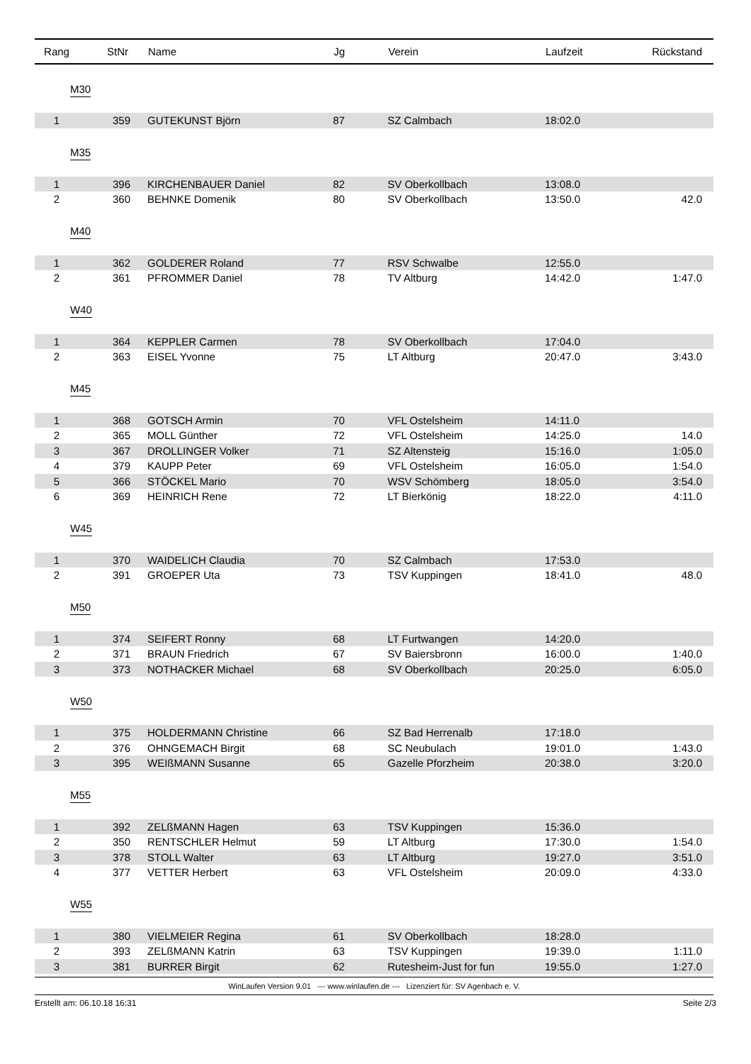| Rang | StNr | Name | Jg | Verein | Laufzeit | Rückstand |
| --- | --- | --- | --- | --- | --- | --- |
| M30 | | | | | | |
| 1 | 359 | GUTEKUNST Björn | 87 | SZ Calmbach | 18:02.0 | |
| M35 | | | | | | |
| 1 | 396 | KIRCHENBAUER Daniel | 82 | SV Oberkollbach | 13:08.0 | |
| 2 | 360 | BEHNKE Domenik | 80 | SV Oberkollbach | 13:50.0 | 42.0 |
| M40 | | | | | | |
| 1 | 362 | GOLDERER Roland | 77 | RSV Schwalbe | 12:55.0 | |
| 2 | 361 | PFROMMER Daniel | 78 | TV Altburg | 14:42.0 | 1:47.0 |
| W40 | | | | | | |
| 1 | 364 | KEPPLER Carmen | 78 | SV Oberkollbach | 17:04.0 | |
| 2 | 363 | EISEL Yvonne | 75 | LT Altburg | 20:47.0 | 3:43.0 |
| M45 | | | | | | |
| 1 | 368 | GOTSCH Armin | 70 | VFL Ostelsheim | 14:11.0 | |
| 2 | 365 | MOLL Günther | 72 | VFL Ostelsheim | 14:25.0 | 14.0 |
| 3 | 367 | DROLLINGER Volker | 71 | SZ Altensteig | 15:16.0 | 1:05.0 |
| 4 | 379 | KAUPP Peter | 69 | VFL Ostelsheim | 16:05.0 | 1:54.0 |
| 5 | 366 | STÖCKEL Mario | 70 | WSV Schömberg | 18:05.0 | 3:54.0 |
| 6 | 369 | HEINRICH Rene | 72 | LT Bierkönig | 18:22.0 | 4:11.0 |
| W45 | | | | | | |
| 1 | 370 | WAIDELICH Claudia | 70 | SZ Calmbach | 17:53.0 | |
| 2 | 391 | GROEPER Uta | 73 | TSV Kuppingen | 18:41.0 | 48.0 |
| M50 | | | | | | |
| 1 | 374 | SEIFERT Ronny | 68 | LT Furtwangen | 14:20.0 | |
| 2 | 371 | BRAUN Friedrich | 67 | SV Baiersbronn | 16:00.0 | 1:40.0 |
| 3 | 373 | NOTHACKER Michael | 68 | SV Oberkollbach | 20:25.0 | 6:05.0 |
| W50 | | | | | | |
| 1 | 375 | HOLDERMANN Christine | 66 | SZ Bad Herrenalb | 17:18.0 | |
| 2 | 376 | OHNGEMACH Birgit | 68 | SC Neubulach | 19:01.0 | 1:43.0 |
| 3 | 395 | WEIßMANN Susanne | 65 | Gazelle Pforzheim | 20:38.0 | 3:20.0 |
| M55 | | | | | | |
| 1 | 392 | ZELßMANN Hagen | 63 | TSV Kuppingen | 15:36.0 | |
| 2 | 350 | RENTSCHLER Helmut | 59 | LT Altburg | 17:30.0 | 1:54.0 |
| 3 | 378 | STOLL Walter | 63 | LT Altburg | 19:27.0 | 3:51.0 |
| 4 | 377 | VETTER Herbert | 63 | VFL Ostelsheim | 20:09.0 | 4:33.0 |
| W55 | | | | | | |
| 1 | 380 | VIELMEIER Regina | 61 | SV Oberkollbach | 18:28.0 | |
| 2 | 393 | ZELßMANN Katrin | 63 | TSV Kuppingen | 19:39.0 | 1:11.0 |
| 3 | 381 | BURRER Birgit | 62 | Rutesheim-Just for fun | 19:55.0 | 1:27.0 |
WinLaufen Version 9.01 --- www.winlaufen.de --- Lizenziert für: SV Agenbach e. V.
Erstellt am: 06.10.18 16:31 Seite 2/3